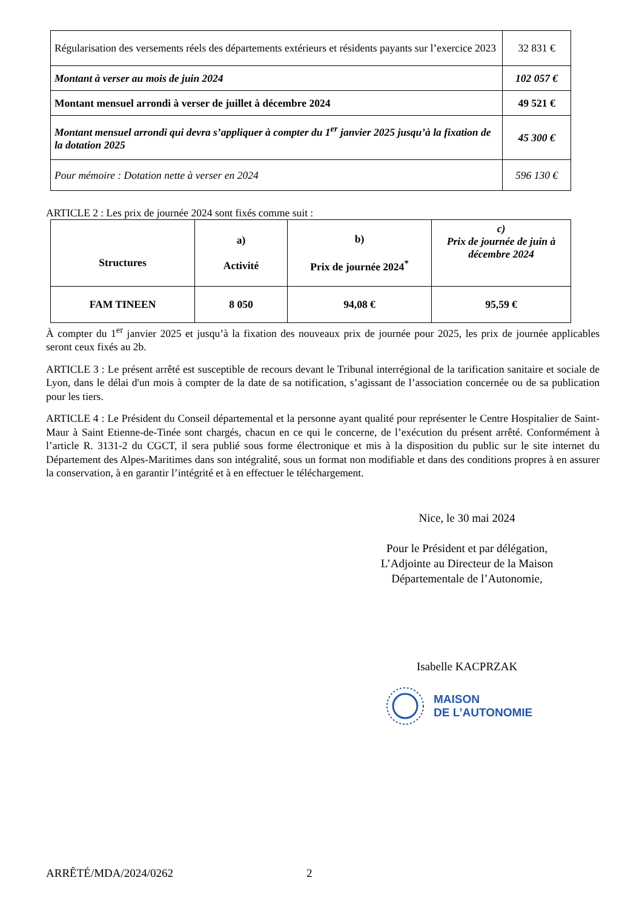| Régularisation des versements réels des départements extérieurs et résidents payants sur l’exercice 2023 | 32 831 € |
| Montant à verser au mois de juin 2024 | 102 057 € |
| Montant mensuel arrondi à verser de juillet à décembre 2024 | 49 521 € |
| Montant mensuel arrondi qui devra s’appliquer à compter du 1<sup>er</sup> janvier 2025 jusqu’à la fixation de la dotation 2025 | 45 300 € |
| Pour mémoire : Dotation nette à verser en 2024 | 596 130 € |
ARTICLE 2 : Les prix de journée 2024 sont fixés comme suit :
| Structures | a) Activité | b) Prix de journée 2024<sup>*</sup> | c) Prix de journée de juin à décembre 2024 |
| FAM TINEEN | 8 050 | 94,08 € | 95,59 € |
À compter du 1<sup>er</sup> janvier 2025 et jusqu’à la fixation des nouveaux prix de journée pour 2025, les prix de journée applicables seront ceux fixés au 2b.
ARTICLE 3 : Le présent arrêté est susceptible de recours devant le Tribunal interrégional de la tarification sanitaire et sociale de Lyon, dans le délai d'un mois à compter de la date de sa notification, s’agissant de l’association concernée ou de sa publication pour les tiers.
ARTICLE 4 : Le Président du Conseil départemental et la personne ayant qualité pour représenter le Centre Hospitalier de Saint-Maur à Saint Etienne-de-Tinée sont chargés, chacun en ce qui le concerne, de l’exécution du présent arrêté. Conformément à l’article R. 3131-2 du CGCT, il sera publié sous forme électronique et mis à la disposition du public sur le site internet du Département des Alpes-Maritimes dans son intégralité, sous un format non modifiable et dans des conditions propres à en assurer la conservation, à en garantir l’intégrité et à en effectuer le téléchargement.
Nice, le 30 mai 2024
Pour le Président et par délégation,
L’Adjointe au Directeur de la Maison Départementale de l’Autonomie,
Isabelle KACPRZAK
MAISON
DE L’AUTONOMIE
ARRÊTÉ/MDA/2024/0262 2